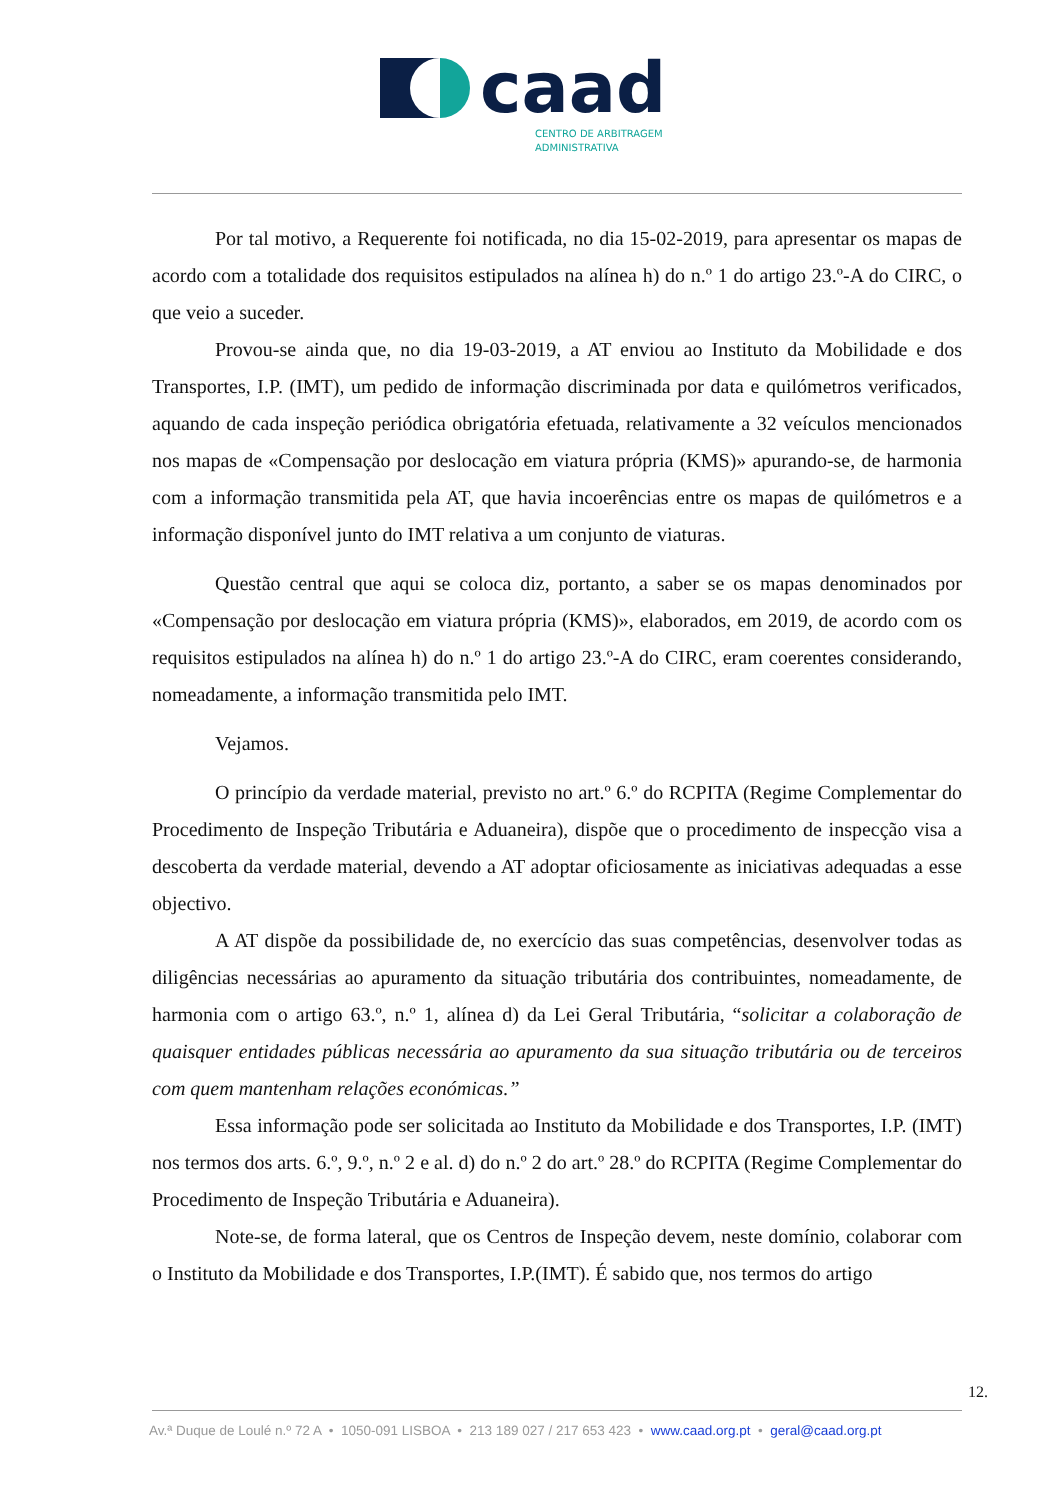caad
CENTRO DE ARBITRAGEM
ADMINISTRATIVA
Por tal motivo, a Requerente foi notificada, no dia 15-02-2019, para apresentar os mapas de acordo com a totalidade dos requisitos estipulados na alínea h) do n.º 1 do artigo 23.º-A do CIRC, o que veio a suceder.
Provou-se ainda que, no dia 19-03-2019, a AT enviou ao Instituto da Mobilidade e dos Transportes, I.P. (IMT), um pedido de informação discriminada por data e quilómetros verificados, aquando de cada inspeção periódica obrigatória efetuada, relativamente a 32 veículos mencionados nos mapas de «Compensação por deslocação em viatura própria (KMS)» apurando-se, de harmonia com a informação transmitida pela AT, que havia incoerências entre os mapas de quilómetros e a informação disponível junto do IMT relativa a um conjunto de viaturas.
Questão central que aqui se coloca diz, portanto, a saber se os mapas denominados por «Compensação por deslocação em viatura própria (KMS)», elaborados, em 2019, de acordo com os requisitos estipulados na alínea h) do n.º 1 do artigo 23.º-A do CIRC, eram coerentes considerando, nomeadamente, a informação transmitida pelo IMT.
Vejamos.
O princípio da verdade material, previsto no art.º 6.º do RCPITA (Regime Complementar do Procedimento de Inspeção Tributária e Aduaneira), dispõe que o procedimento de inspecção visa a descoberta da verdade material, devendo a AT adoptar oficiosamente as iniciativas adequadas a esse objectivo.
A AT dispõe da possibilidade de, no exercício das suas competências, desenvolver todas as diligências necessárias ao apuramento da situação tributária dos contribuintes, nomeadamente, de harmonia com o artigo 63.º, n.º 1, alínea d) da Lei Geral Tributária, “solicitar a colaboração de quaisquer entidades públicas necessária ao apuramento da sua situação tributária ou de terceiros com quem mantenham relações económicas.”
Essa informação pode ser solicitada ao Instituto da Mobilidade e dos Transportes, I.P. (IMT) nos termos dos arts. 6.º, 9.º, n.º 2 e al. d) do n.º 2 do art.º 28.º do RCPITA (Regime Complementar do Procedimento de Inspeção Tributária e Aduaneira).
Note-se, de forma lateral, que os Centros de Inspeção devem, neste domínio, colaborar com o Instituto da Mobilidade e dos Transportes, I.P.(IMT). É sabido que, nos termos do artigo
12.
Av.ª Duque de Loulé n.º 72 A • 1050-091 LISBOA • 213 189 027 / 217 653 423 • www.caad.org.pt • geral@caad.org.pt